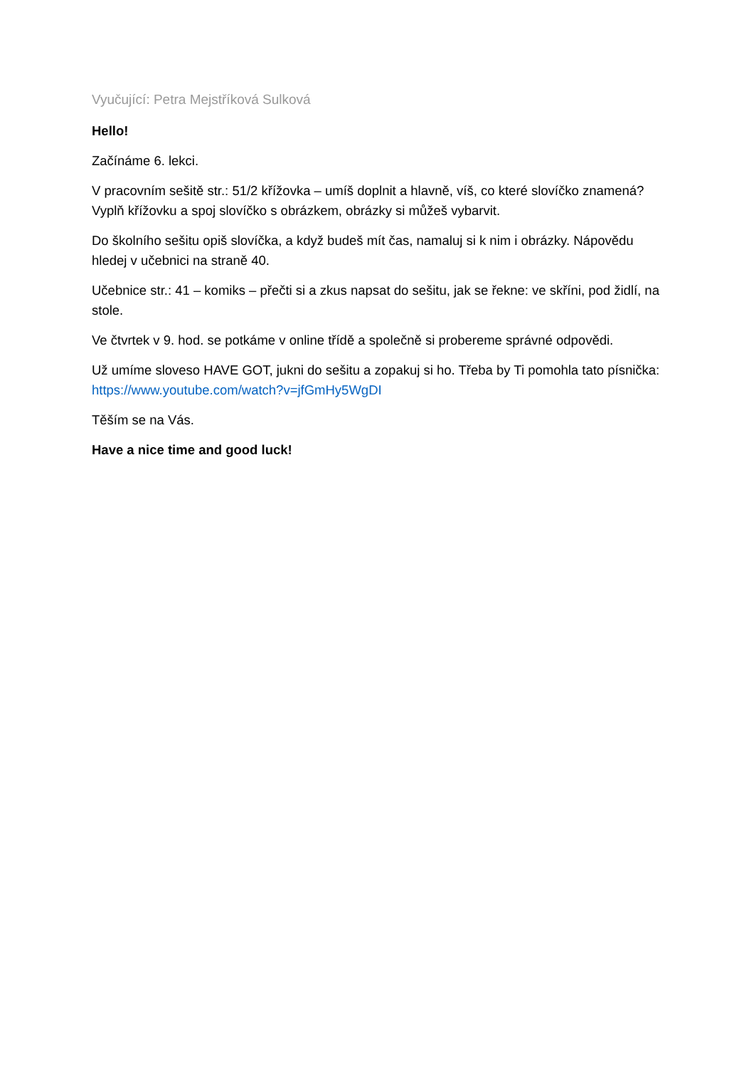Vyučující: Petra Mejstříková Sulková
Hello!
Začínáme 6. lekci.
V pracovním sešitě str.: 51/2 křížovka – umíš doplnit a hlavně, víš, co které slovíčko znamená? Vyplň křížovku a spoj slovíčko s obrázkem, obrázky si můžeš vybarvit.
Do školního sešitu opiš slovíčka, a když budeš mít čas, namaluj si k nim i obrázky. Nápovědu hledej v učebnici na straně 40.
Učebnice str.: 41 – komiks – přečti si a zkus napsat do sešitu, jak se řekne: ve skříni, pod židlí, na stole.
Ve čtvrtek v 9. hod. se potkáme v online třídě a společně si probereme správné odpovědi.
Už umíme sloveso HAVE GOT, jukni do sešitu a zopakuj si ho. Třeba by Ti pomohla tato písnička: https://www.youtube.com/watch?v=jfGmHy5WgDI
Těším se na Vás.
Have a nice time and good luck!